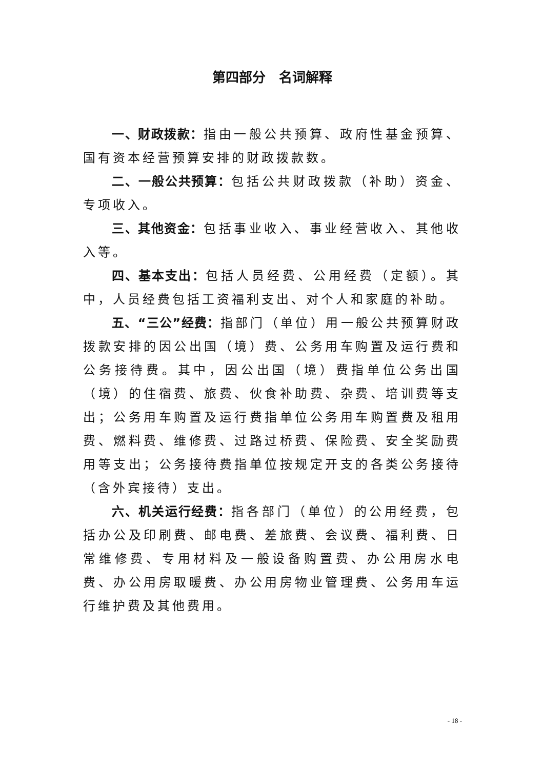第四部分　名词解释
一、财政拨款：指由一般公共预算、政府性基金预算、国有资本经营预算安排的财政拨款数。
二、一般公共预算：包括公共财政拨款（补助）资金、专项收入。
三、其他资金：包括事业收入、事业经营收入、其他收入等。
四、基本支出：包括人员经费、公用经费（定额）。其中，人员经费包括工资福利支出、对个人和家庭的补助。
五、“三公”经费：指部门（单位）用一般公共预算财政拨款安排的因公出国（境）费、公务用车购置及运行费和公务接待费。其中，因公出国（境）费指单位公务出国（境）的住宿费、旅费、伙食补助费、杂费、培训费等支出；公务用车购置及运行费指单位公务用车购置费及租用费、燃料费、维修费、过路过桥费、保险费、安全奖励费用等支出；公务接待费指单位按规定开支的各类公务接待（含外宾接待）支出。
六、机关运行经费：指各部门（单位）的公用经费，包括办公及印刷费、邮电费、差旅费、会议费、福利费、日常维修费、专用材料及一般设备购置费、办公用房水电费、办公用房取暖费、办公用房物业管理费、公务用车运行维护费及其他费用。
- 18 -